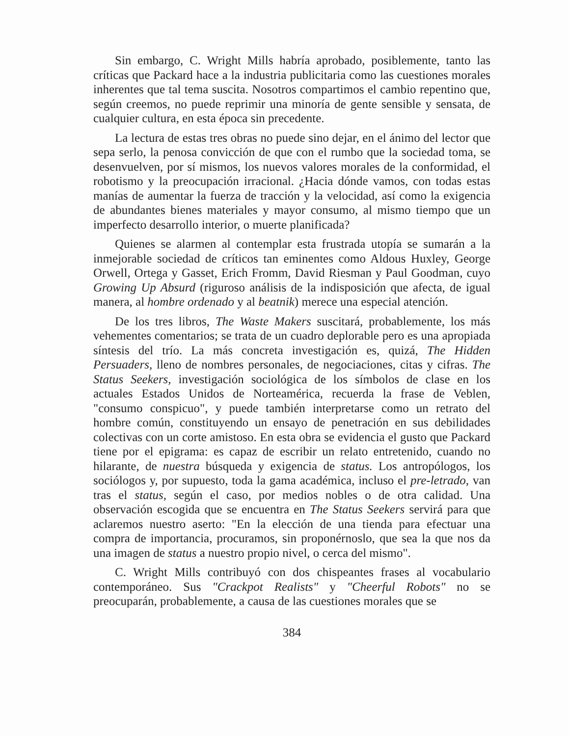Sin embargo, C. Wright Mills habría aprobado, posiblemente, tanto las críticas que Packard hace a la industria publicitaria como las cuestiones morales inherentes que tal tema suscita. Nosotros compartimos el cambio repentino que, según creemos, no puede reprimir una minoría de gente sensible y sensata, de cualquier cultura, en esta época sin precedente.
La lectura de estas tres obras no puede sino dejar, en el ánimo del lector que sepa serlo, la penosa convicción de que con el rumbo que la sociedad toma, se desenvuelven, por sí mismos, los nuevos valores morales de la conformidad, el robotismo y la preocupación irracional. ¿Hacia dónde vamos, con todas estas manías de aumentar la fuerza de tracción y la velocidad, así como la exigencia de abundantes bienes materiales y mayor consumo, al mismo tiempo que un imperfecto desarrollo interior, o muerte planificada?
Quienes se alarmen al contemplar esta frustrada utopía se sumarán a la inmejorable sociedad de críticos tan eminentes como Aldous Huxley, George Orwell, Ortega y Gasset, Erich Fromm, David Riesman y Paul Goodman, cuyo Growing Up Absurd (riguroso análisis de la indisposición que afecta, de igual manera, al hombre ordenado y al beatnik) merece una especial atención.
De los tres libros, The Waste Makers suscitará, probablemente, los más vehementes comentarios; se trata de un cuadro deplorable pero es una apropiada síntesis del trío. La más concreta investigación es, quizá, The Hidden Persuaders, lleno de nombres personales, de negociaciones, citas y cifras. The Status Seekers, investigación sociológica de los símbolos de clase en los actuales Estados Unidos de Norteamérica, recuerda la frase de Veblen, "consumo conspicuo", y puede también interpretarse como un retrato del hombre común, constituyendo un ensayo de penetración en sus debilidades colectivas con un corte amistoso. En esta obra se evidencia el gusto que Packard tiene por el epigrama: es capaz de escribir un relato entretenido, cuando no hilarante, de nuestra búsqueda y exigencia de status. Los antropólogos, los sociólogos y, por supuesto, toda la gama académica, incluso el pre-letrado, van tras el status, según el caso, por medios nobles o de otra calidad. Una observación escogida que se encuentra en The Status Seekers servirá para que aclaremos nuestro aserto: "En la elección de una tienda para efectuar una compra de importancia, procuramos, sin proponérnoslo, que sea la que nos da una imagen de status a nuestro propio nivel, o cerca del mismo".
C. Wright Mills contribuyó con dos chispeantes frases al vocabulario contemporáneo. Sus "Crackpot Realists" y "Cheerful Robots" no se preocuparán, probablemente, a causa de las cuestiones morales que se
384